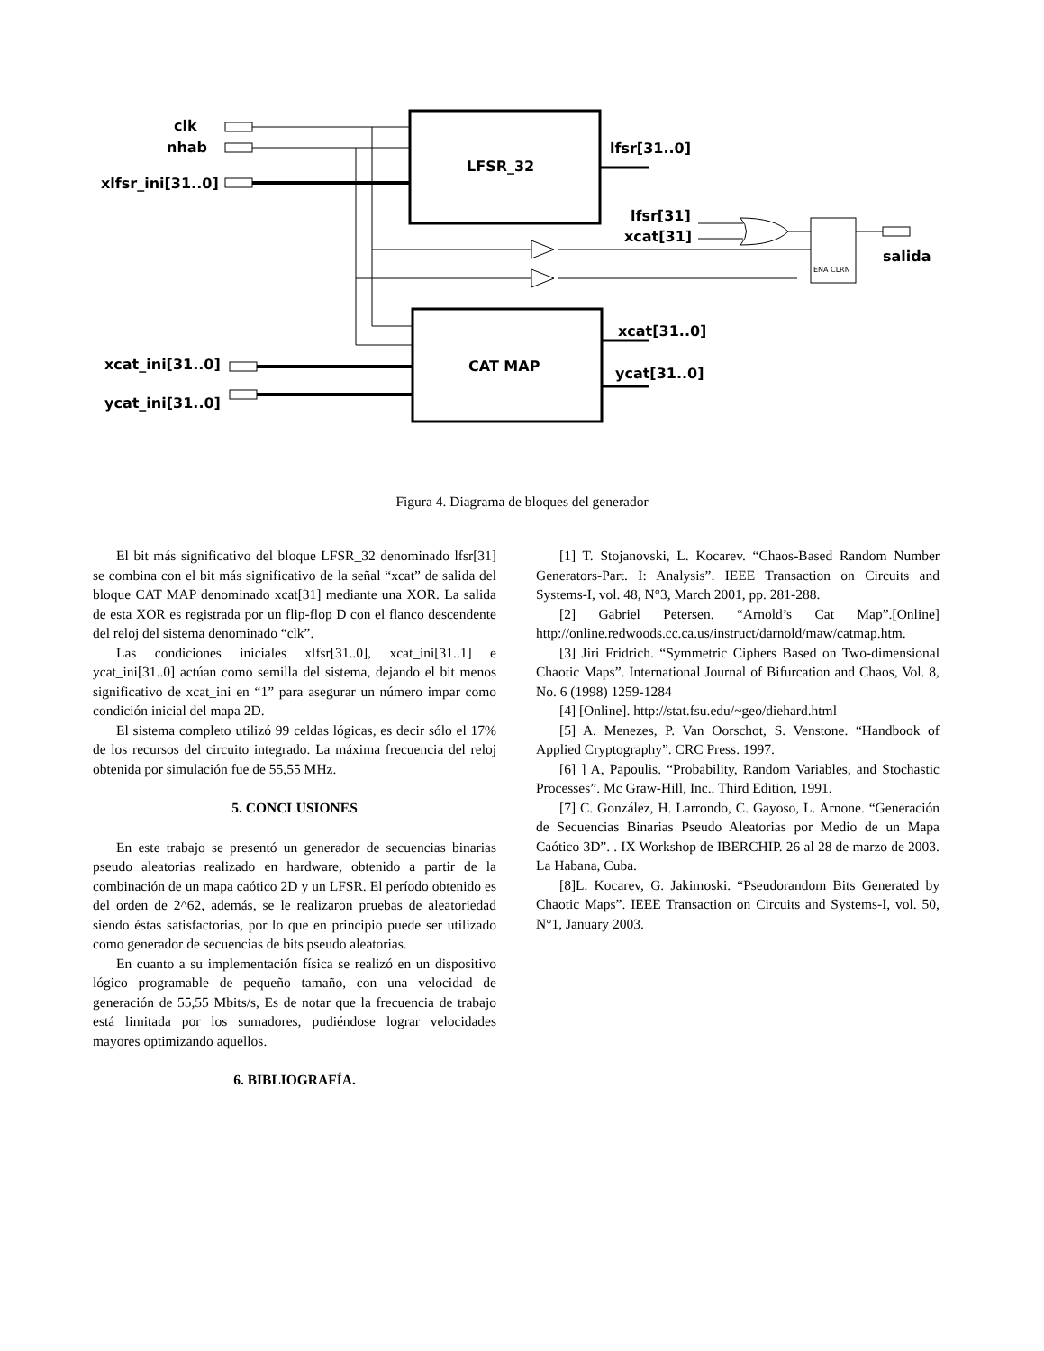clk
nhab
xlfsr_ini[31..0]
LFSR_32
lfsr[31..0]
lfsr[31]
xcat[31]
salida
ENA CLRN
xcat[31..0]
CAT MAP ycat[31..0]
xcat_ini[31..0]
ycat_ini[31..0]
Figura 4. Diagrama de bloques del generador
El bit más significativo del bloque LFSR_32 denominado lfsr[31] se combina con el bit más significativo de la señal “xcat” de salida del bloque CAT MAP denominado xcat[31] mediante una XOR. La salida de esta XOR es registrada por un flip-flop D con el flanco descendente del reloj del sistema denominado “clk”.
Las condiciones iniciales xlfsr[31..0], xcat_ini[31..1] e ycat_ini[31..0] actúan como semilla del sistema, dejando el bit menos significativo de xcat_ini en “1” para asegurar un número impar como condición inicial del mapa 2D.
El sistema completo utilizó 99 celdas lógicas, es decir sólo el 17% de los recursos del circuito integrado. La máxima frecuencia del reloj obtenida por simulación fue de 55,55 MHz.
5. CONCLUSIONES
En este trabajo se presentó un generador de secuencias binarias pseudo aleatorias realizado en hardware, obtenido a partir de la combinación de un mapa caótico 2D y un LFSR. El período obtenido es del orden de 2^62, además, se le realizaron pruebas de aleatoriedad siendo éstas satisfactorias, por lo que en principio puede ser utilizado como generador de secuencias de bits pseudo aleatorias.
En cuanto a su implementación física se realizó en un dispositivo lógico programable de pequeño tamaño, con una velocidad de generación de 55,55 Mbits/s, Es de notar que la frecuencia de trabajo está limitada por los sumadores, pudiéndose lograr velocidades mayores optimizando aquellos.
6. BIBLIOGRAFÍA.
[1] T. Stojanovski, L. Kocarev. “Chaos-Based Random Number Generators-Part. I: Analysis”. IEEE Transaction on Circuits and Systems-I, vol. 48, N°3, March 2001, pp. 281-288.
[2] Gabriel Petersen. “Arnold’s Cat Map”.[Online] http://online.redwoods.cc.ca.us/instruct/darnold/maw/catmap.htm.
[3] Jiri Fridrich. “Symmetric Ciphers Based on Two-dimensional Chaotic Maps”. International Journal of Bifurcation and Chaos, Vol. 8, No. 6 (1998) 1259-1284
[4] [Online]. http://stat.fsu.edu/~geo/diehard.html
[5] A. Menezes, P. Van Oorschot, S. Venstone. “Handbook of Applied Cryptography”. CRC Press. 1997.
[6] ] A, Papoulis. “Probability, Random Variables, and Stochastic Processes”. Mc Graw-Hill, Inc.. Third Edition, 1991.
[7] C. González, H. Larrondo, C. Gayoso, L. Arnone. “Generación de Secuencias Binarias Pseudo Aleatorias por Medio de un Mapa Caótico 3D”. . IX Workshop de IBERCHIP. 26 al 28 de marzo de 2003. La Habana, Cuba.
[8]L. Kocarev, G. Jakimoski. “Pseudorandom Bits Generated by Chaotic Maps”. IEEE Transaction on Circuits and Systems-I, vol. 50, N°1, January 2003.